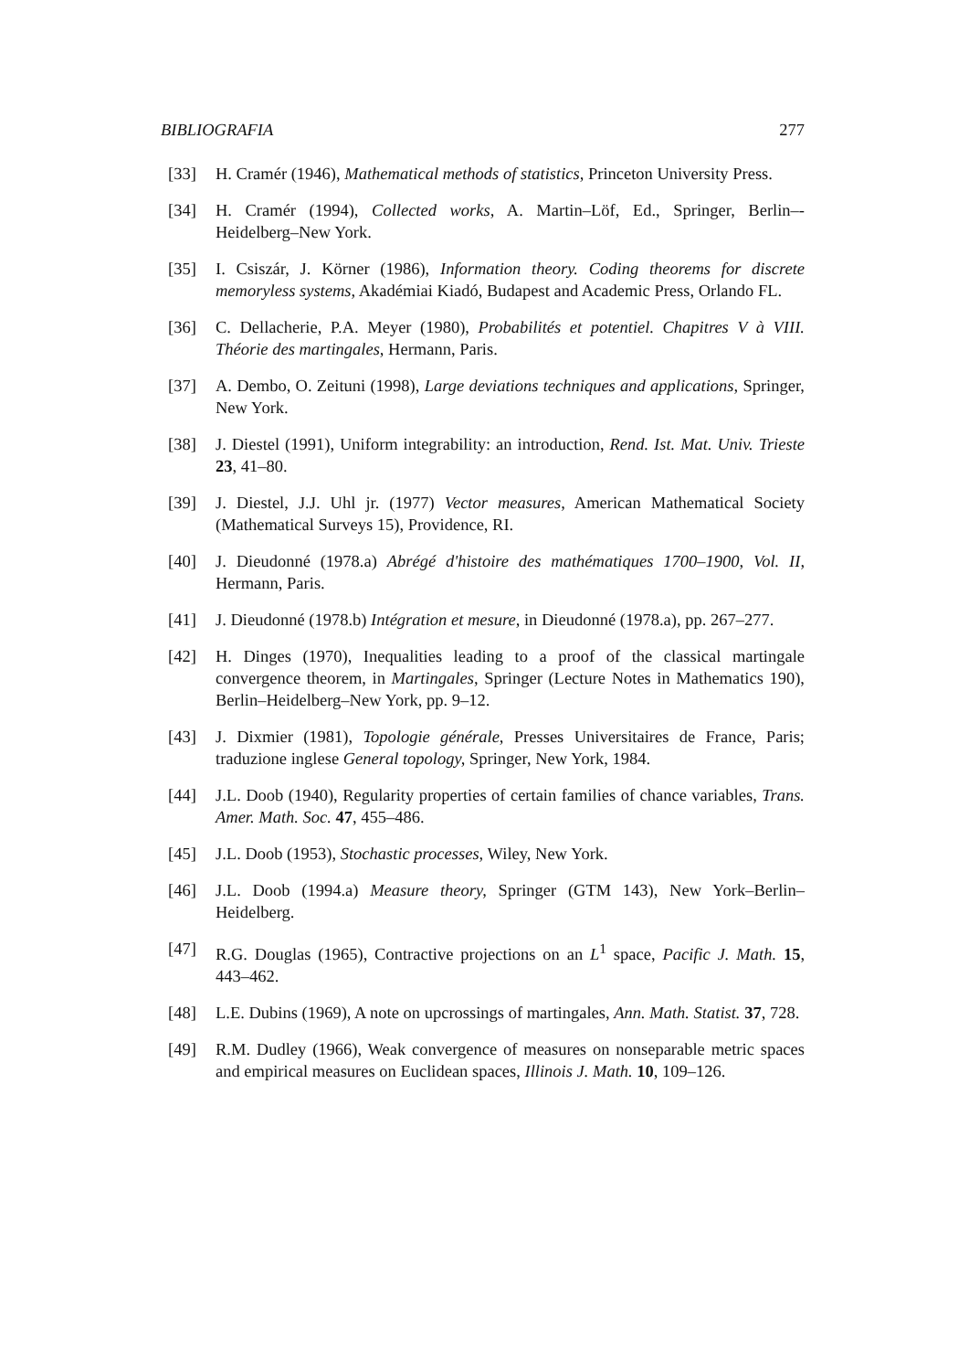BIBLIOGRAFIA 277
[33] H. Cramér (1946), Mathematical methods of statistics, Princeton University Press.
[34] H. Cramér (1994), Collected works, A. Martin–Löf, Ed., Springer, Berlin–-Heidelberg–New York.
[35] I. Csiszár, J. Körner (1986), Information theory. Coding theorems for discrete memoryless systems, Akadémiai Kiadó, Budapest and Academic Press, Orlando FL.
[36] C. Dellacherie, P.A. Meyer (1980), Probabilités et potentiel. Chapitres V à VIII. Théorie des martingales, Hermann, Paris.
[37] A. Dembo, O. Zeituni (1998), Large deviations techniques and applications, Springer, New York.
[38] J. Diestel (1991), Uniform integrability: an introduction, Rend. Ist. Mat. Univ. Trieste 23, 41–80.
[39] J. Diestel, J.J. Uhl jr. (1977) Vector measures, American Mathematical Society (Mathematical Surveys 15), Providence, RI.
[40] J. Dieudonné (1978.a) Abrégé d'histoire des mathématiques 1700–1900, Vol. II, Hermann, Paris.
[41] J. Dieudonné (1978.b) Intégration et mesure, in Dieudonné (1978.a), pp. 267–277.
[42] H. Dinges (1970), Inequalities leading to a proof of the classical martingale convergence theorem, in Martingales, Springer (Lecture Notes in Mathematics 190), Berlin–Heidelberg–New York, pp. 9–12.
[43] J. Dixmier (1981), Topologie générale, Presses Universitaires de France, Paris; traduzione inglese General topology, Springer, New York, 1984.
[44] J.L. Doob (1940), Regularity properties of certain families of chance variables, Trans. Amer. Math. Soc. 47, 455–486.
[45] J.L. Doob (1953), Stochastic processes, Wiley, New York.
[46] J.L. Doob (1994.a) Measure theory, Springer (GTM 143), New York–Berlin–Heidelberg.
[47] R.G. Douglas (1965), Contractive projections on an L<sup>1</sup> space, Pacific J. Math. 15, 443–462.
[48] L.E. Dubins (1969), A note on upcrossings of martingales, Ann. Math. Statist. 37, 728.
[49] R.M. Dudley (1966), Weak convergence of measures on nonseparable metric spaces and empirical measures on Euclidean spaces, Illinois J. Math. 10, 109–126.